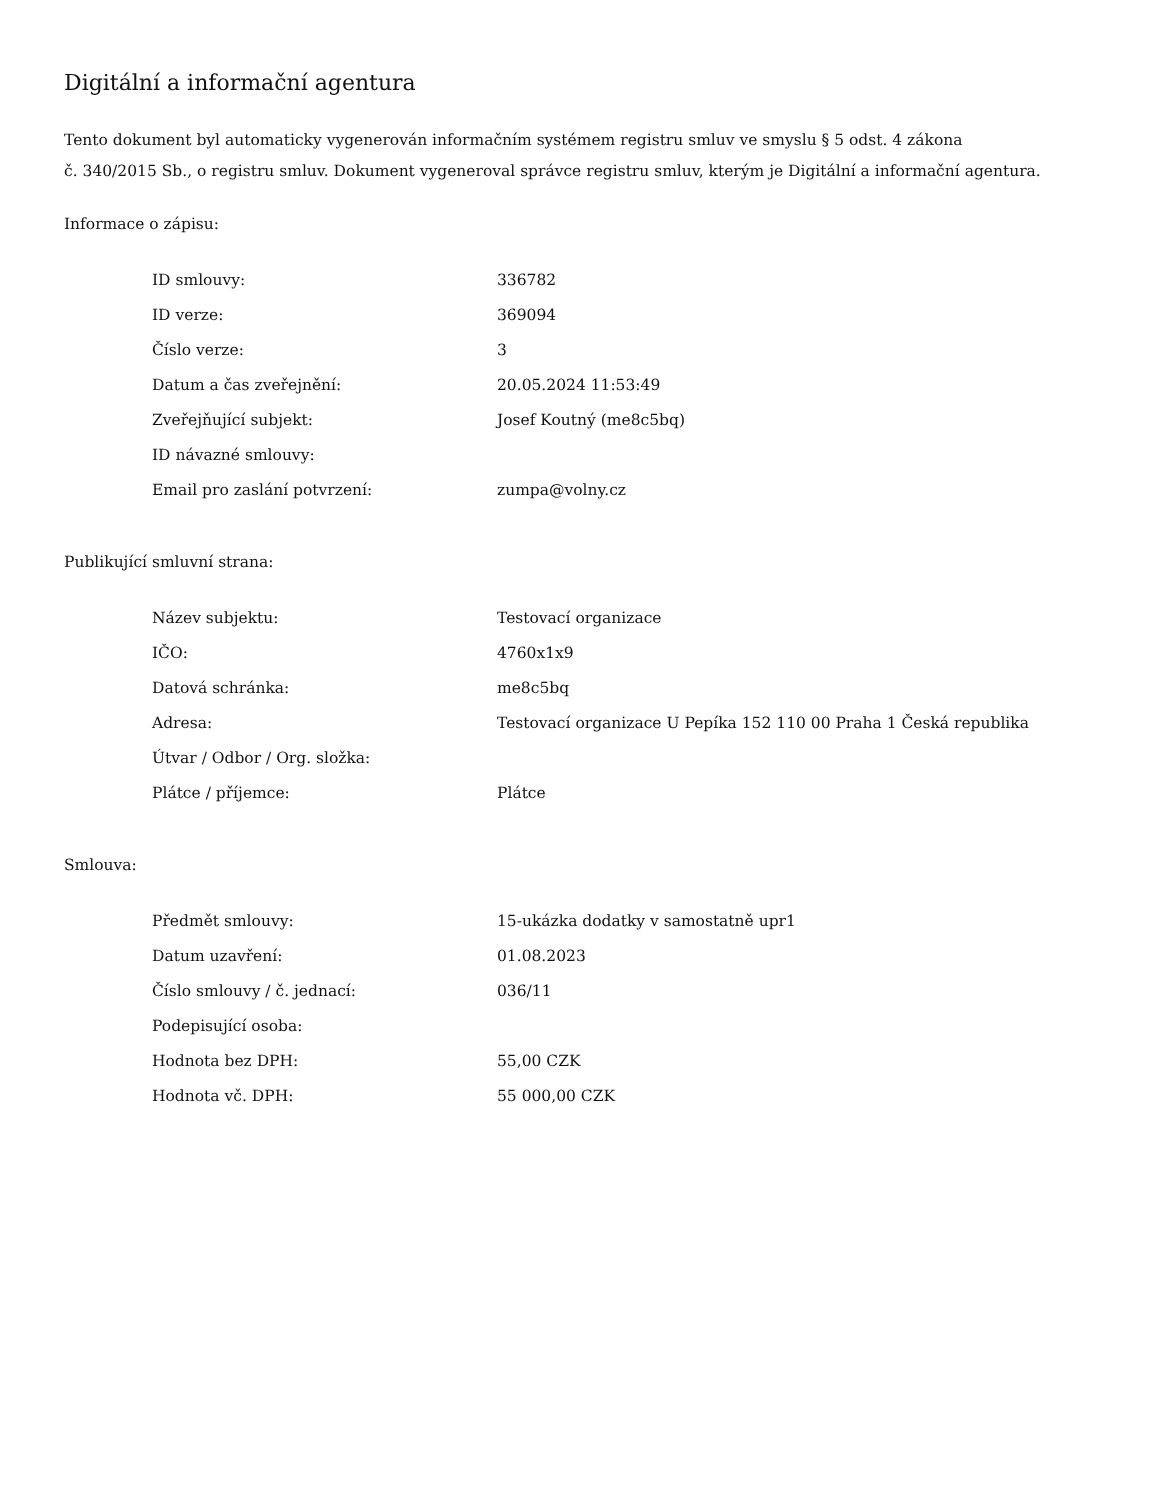Digitální a informační agentura
Tento dokument byl automaticky vygenerován informačním systémem registru smluv ve smyslu § 5 odst. 4 zákona
č. 340/2015 Sb., o registru smluv. Dokument vygeneroval správce registru smluv, kterým je Digitální a informační agentura.
Informace o zápisu:
| ID smlouvy: | 336782 |
| ID verze: | 369094 |
| Číslo verze: | 3 |
| Datum a čas zveřejnění: | 20.05.2024 11:53:49 |
| Zveřejňující subjekt: | Josef Koutný (me8c5bq) |
| ID návazné smlouvy: | |
| Email pro zaslání potvrzení: | zumpa@volny.cz |
Publikující smluvní strana:
| Název subjektu: | Testovací organizace |
| IČO: | 4760x1x9 |
| Datová schránka: | me8c5bq |
| Adresa: | Testovací organizace U Pepíka 152 110 00 Praha 1 Česká republika |
| Útvar / Odbor / Org. složka: | |
| Plátce / příjemce: | Plátce |
Smlouva:
| Předmět smlouvy: | 15-ukázka dodatky v samostatně upr1 |
| Datum uzavření: | 01.08.2023 |
| Číslo smlouvy / č. jednací: | 036/11 |
| Podepisující osoba: | |
| Hodnota bez DPH: | 55,00 CZK |
| Hodnota vč. DPH: | 55 000,00 CZK |